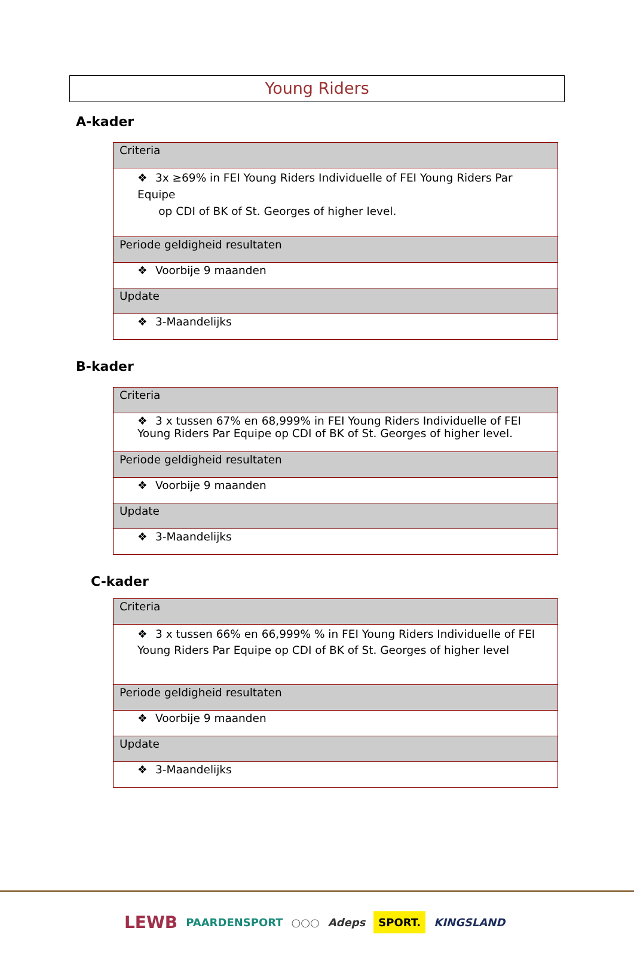Young Riders
A-kader
| Criteria |
| ❖ 3x ≥69% in FEI Young Riders Individuelle of FEI Young Riders Par Equipe op CDI of BK of St. Georges of higher level. |
| Periode geldigheid resultaten |
| ❖ Voorbije 9 maanden |
| Update |
| ❖ 3-Maandelijks |
B-kader
| Criteria |
| ❖ 3 x tussen 67% en 68,999% in FEI Young Riders Individuelle of FEI Young Riders Par Equipe op CDI of BK of St. Georges of higher level. |
| Periode geldigheid resultaten |
| ❖ Voorbije 9 maanden |
| Update |
| ❖ 3-Maandelijks |
C-kader
| Criteria |
| ❖ 3 x tussen 66% en 66,999% % in FEI Young Riders Individuelle of FEI Young Riders Par Equipe op CDI of BK of St. Georges of higher level |
| Periode geldigheid resultaten |
| ❖ Voorbije 9 maanden |
| Update |
| ❖ 3-Maandelijks |
LEWB PAARDENSPORT ○○○ Adeps SPORT. KINGSLAND